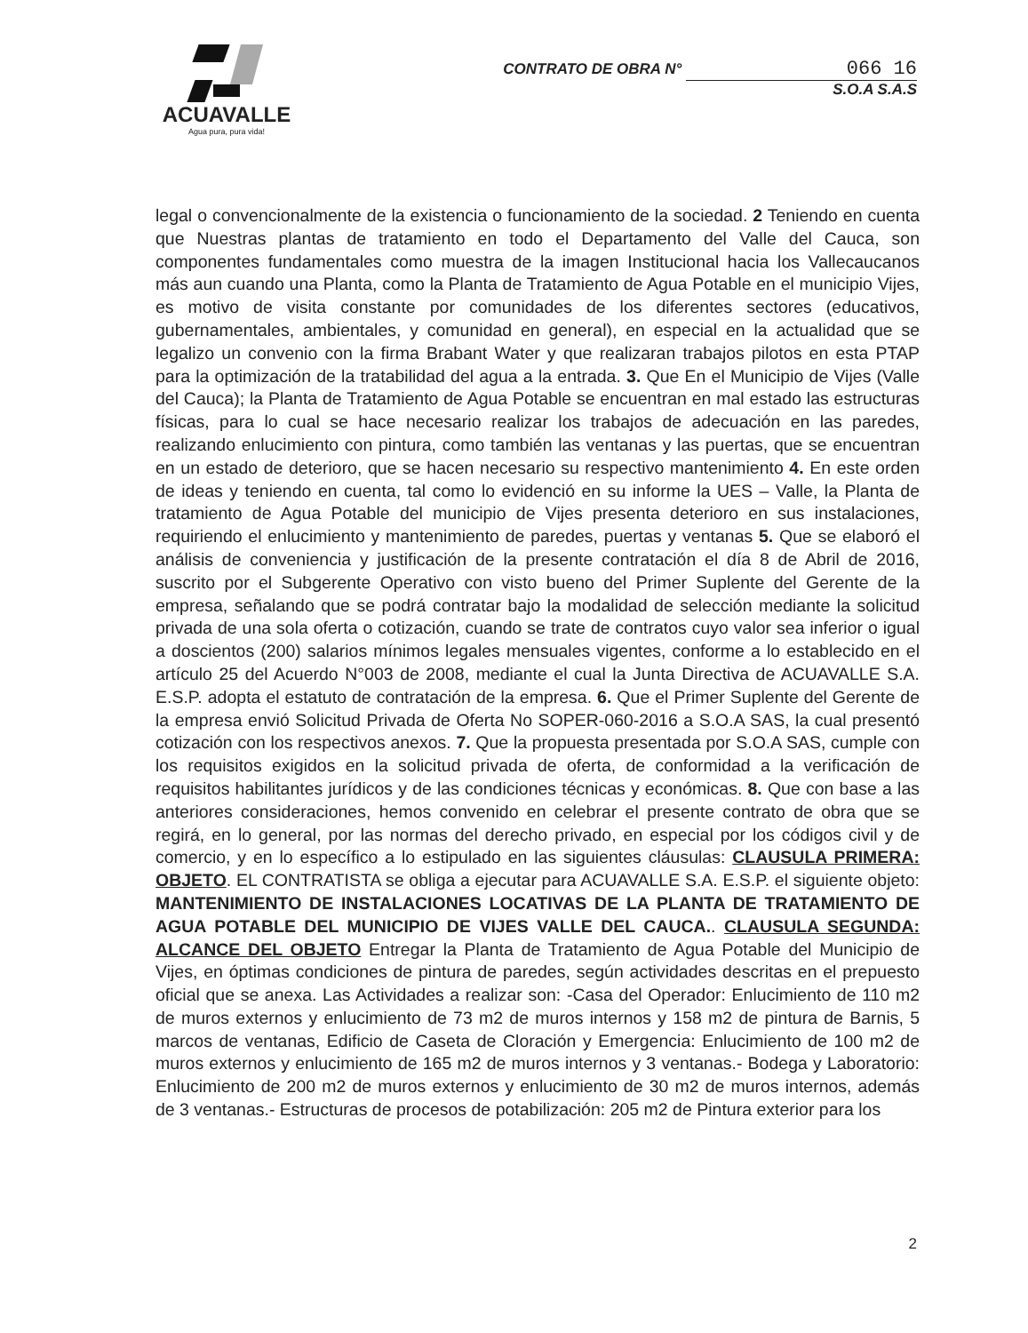ACUAVALLE
Agua pura, pura vida!
CONTRATO DE OBRA N° 066 16
S.O.A S.A.S
legal o convencionalmente de la existencia o funcionamiento de la sociedad. 2 Teniendo en cuenta que Nuestras plantas de tratamiento en todo el Departamento del Valle del Cauca, son componentes fundamentales como muestra de la imagen Institucional hacia los Vallecaucanos más aun cuando una Planta, como la Planta de Tratamiento de Agua Potable en el municipio Vijes, es motivo de visita constante por comunidades de los diferentes sectores (educativos, gubernamentales, ambientales, y comunidad en general), en especial en la actualidad que se legalizo un convenio con la firma Brabant Water y que realizaran trabajos pilotos en esta PTAP para la optimización de la tratabilidad del agua a la entrada. 3. Que En el Municipio de Vijes (Valle del Cauca); la Planta de Tratamiento de Agua Potable se encuentran en mal estado las estructuras físicas, para lo cual se hace necesario realizar los trabajos de adecuación en las paredes, realizando enlucimiento con pintura, como también las ventanas y las puertas, que se encuentran en un estado de deterioro, que se hacen necesario su respectivo mantenimiento 4. En este orden de ideas y teniendo en cuenta, tal como lo evidenció en su informe la UES – Valle, la Planta de tratamiento de Agua Potable del municipio de Vijes presenta deterioro en sus instalaciones, requiriendo el enlucimiento y mantenimiento de paredes, puertas y ventanas 5. Que se elaboró el análisis de conveniencia y justificación de la presente contratación el día 8 de Abril de 2016, suscrito por el Subgerente Operativo con visto bueno del Primer Suplente del Gerente de la empresa, señalando que se podrá contratar bajo la modalidad de selección mediante la solicitud privada de una sola oferta o cotización, cuando se trate de contratos cuyo valor sea inferior o igual a doscientos (200) salarios mínimos legales mensuales vigentes, conforme a lo establecido en el artículo 25 del Acuerdo N°003 de 2008, mediante el cual la Junta Directiva de ACUAVALLE S.A. E.S.P. adopta el estatuto de contratación de la empresa. 6. Que el Primer Suplente del Gerente de la empresa envió Solicitud Privada de Oferta No SOPER-060-2016 a S.O.A SAS, la cual presentó cotización con los respectivos anexos. 7. Que la propuesta presentada por S.O.A SAS, cumple con los requisitos exigidos en la solicitud privada de oferta, de conformidad a la verificación de requisitos habilitantes jurídicos y de las condiciones técnicas y económicas. 8. Que con base a las anteriores consideraciones, hemos convenido en celebrar el presente contrato de obra que se regirá, en lo general, por las normas del derecho privado, en especial por los códigos civil y de comercio, y en lo específico a lo estipulado en las siguientes cláusulas: CLAUSULA PRIMERA: OBJETO. EL CONTRATISTA se obliga a ejecutar para ACUAVALLE S.A. E.S.P. el siguiente objeto: MANTENIMIENTO DE INSTALACIONES LOCATIVAS DE LA PLANTA DE TRATAMIENTO DE AGUA POTABLE DEL MUNICIPIO DE VIJES VALLE DEL CAUCA.. CLAUSULA SEGUNDA: ALCANCE DEL OBJETO Entregar la Planta de Tratamiento de Agua Potable del Municipio de Vijes, en óptimas condiciones de pintura de paredes, según actividades descritas en el prepuesto oficial que se anexa. Las Actividades a realizar son: -Casa del Operador: Enlucimiento de 110 m2 de muros externos y enlucimiento de 73 m2 de muros internos y 158 m2 de pintura de Barnis, 5 marcos de ventanas, Edificio de Caseta de Cloración y Emergencia: Enlucimiento de 100 m2 de muros externos y enlucimiento de 165 m2 de muros internos y 3 ventanas.- Bodega y Laboratorio: Enlucimiento de 200 m2 de muros externos y enlucimiento de 30 m2 de muros internos, además de 3 ventanas.- Estructuras de procesos de potabilización: 205 m2 de Pintura exterior para los
2